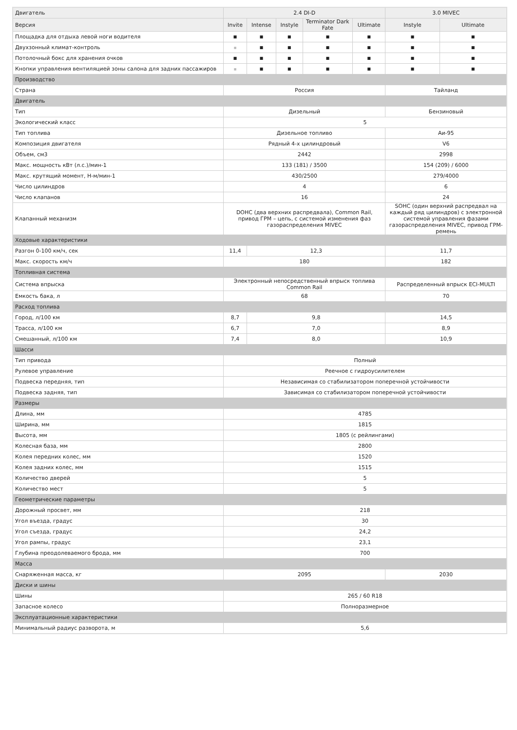| Двигатель | 2.4 DI-D | | | | | 3.0 MIVEC | |
| --- | --- | --- | --- | --- | --- | --- | --- |
| Версия | Invite | Intense | Instyle | Terminator Dark Fate | Ultimate | Instyle | Ultimate |
| Площадка для отдыха левой ноги водителя | ■ | ■ | ■ | ■ | ■ | ■ | ■ |
| Двухзонный климат-контроль | ■ | ■ | ■ | ■ | ■ | ■ | ■ |
| Потолочный бокс для хранения очков | ■ | ■ | ■ | ■ | ■ | ■ | ■ |
| Кнопки управления вентиляцией зоны салона для задних пассажиров | ■ | ■ | ■ | ■ | ■ | ■ | ■ |
| Производство | | | | | | | |
| Страна | Россия | | | | | Тайланд | |
| Двигатель | | | | | | | |
| Тип | Дизельный | | | | | Бензиновый | |
| Экологический класс | 5 | | | | | | |
| Тип топлива | Дизельное топливо | | | | | Аи-95 | |
| Композиция двигателя | Рядный 4-х цилиндровый | | | | | V6 | |
| Объем, см3 | 2442 | | | | | 2998 | |
| Макс. мощность кВт (л.с.)/мин-1 | 133 (181) / 3500 | | | | | 154 (209) / 6000 | |
| Макс. крутящий момент, Н-м/мин-1 | 430/2500 | | | | | 279/4000 | |
| Число цилиндров | 4 | | | | | 6 | |
| Число клапанов | 16 | | | | | 24 | |
| Клапанный механизм | DOHC (два верхних распредвала), Common Rail, привод ГРМ – цепь, с системой изменения фаз газораспределения MIVEC | | | | | SOHC (один верхний распредвал на каждый ряд цилиндров) с электронной системой управления фазами газораспределения MIVEC, привод ГРМ-ремень | |
| Ходовые характеристики | | | | | | | |
| Разгон 0-100 км/ч, сек | 11,4 | 12,3 | | | | 11,7 | |
| Макс. скорость км/ч | 180 | | | | | 182 | |
| Топливная система | | | | | | | |
| Система впрыска | Электронный непосредственный впрыск топлива Common Rail | | | | | Распределенный впрыск ECI-MULTI | |
| Емкость бака, л | 68 | | | | | 70 | |
| Расход топлива | | | | | | | |
| Город, л/100 км | 8,7 | 9,8 | | | | 14,5 | |
| Трасса, л/100 км | 6,7 | 7,0 | | | | 8,9 | |
| Смешанный, л/100 км | 7,4 | 8,0 | | | | 10,9 | |
| Шасси | | | | | | | |
| Тип привода | Полный | | | | | | |
| Рулевое управление | Реечное с гидроусилителем | | | | | | |
| Подвеска передняя, тип | Независимая со стабилизатором поперечной устойчивости | | | | | | |
| Подвеска задняя, тип | Зависимая со стабилизатором поперечной устойчивости | | | | | | |
| Размеры | | | | | | | |
| Длина, мм | 4785 | | | | | | |
| Ширина, мм | 1815 | | | | | | |
| Высота, мм | 1805 (с рейлингами) | | | | | | |
| Колесная база, мм | 2800 | | | | | | |
| Колея передних колес, мм | 1520 | | | | | | |
| Колея задних колес, мм | 1515 | | | | | | |
| Количество дверей | 5 | | | | | | |
| Количество мест | 5 | | | | | | |
| Геометрические параметры | | | | | | | |
| Дорожный просвет, мм | 218 | | | | | | |
| Угол въезда, градус | 30 | | | | | | |
| Угол съезда, градус | 24,2 | | | | | | |
| Угол рампы, градус | 23,1 | | | | | | |
| Глубина преодолеваемого брода, мм | 700 | | | | | | |
| Масса | | | | | | | |
| Снаряженная масса, кг | 2095 | | | | | 2030 | |
| Диски и шины | | | | | | | |
| Шины | 265 / 60 R18 | | | | | | |
| Запасное колесо | Полноразмерное | | | | | | |
| Эксплуатационные характеристики | | | | | | | |
| Минимальный радиус разворота, м | 5,6 | | | | | | |